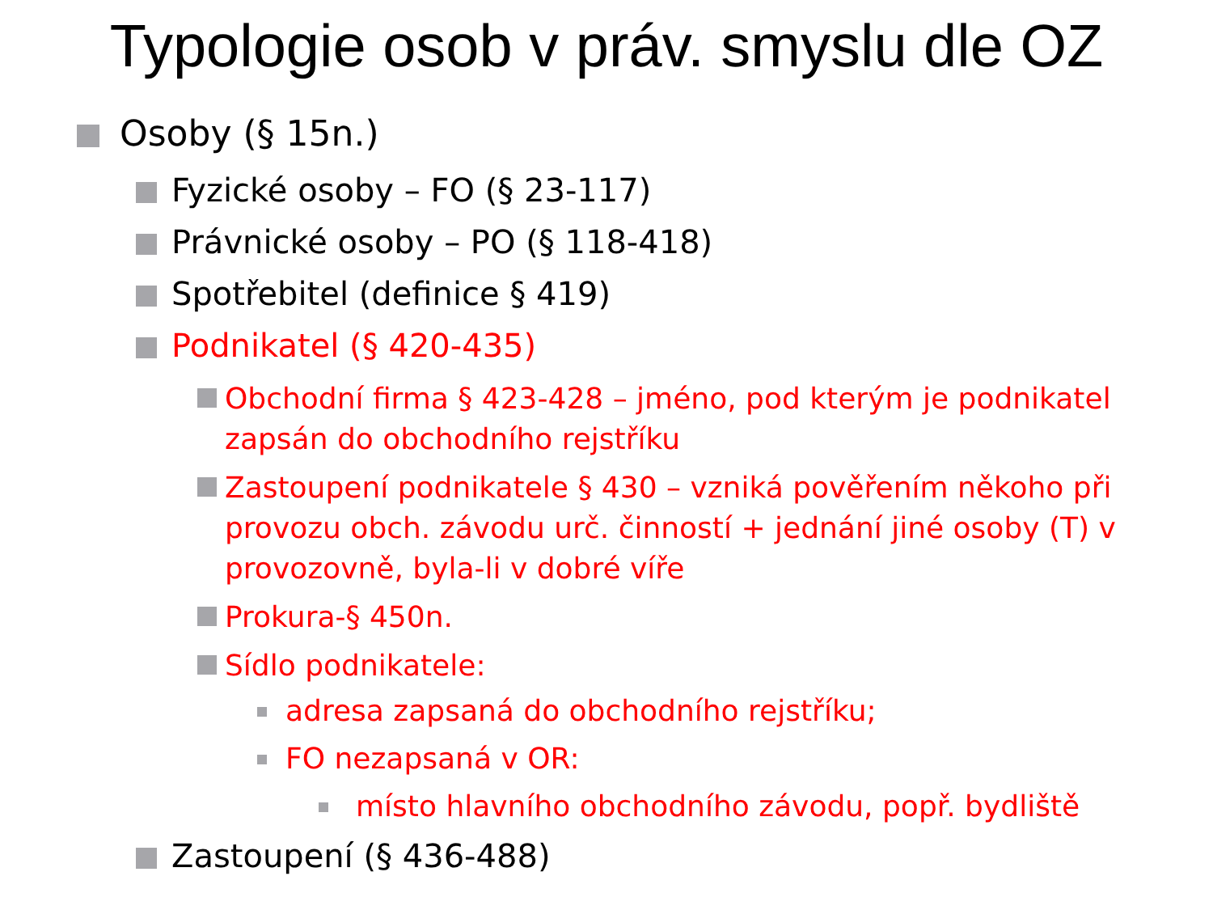Typologie osob v práv. smyslu dle OZ
Osoby (§ 15n.)
Fyzické osoby – FO (§ 23-117)
Právnické osoby – PO (§ 118-418)
Spotřebitel (definice § 419)
Podnikatel (§ 420-435)
Obchodní firma § 423-428 – jméno, pod kterým je podnikatel zapsán do obchodního rejstříku
Zastoupení podnikatele § 430 – vzniká pověřením někoho při provozu obch. závodu urč. činností + jednání jiné osoby (T) v provozovně, byla-li v dobré víře
Prokura-§ 450n.
Sídlo podnikatele:
adresa zapsaná do obchodního rejstříku;
FO nezapsaná v OR:
místo hlavního obchodního závodu, popř. bydliště
Zastoupení (§ 436-488)